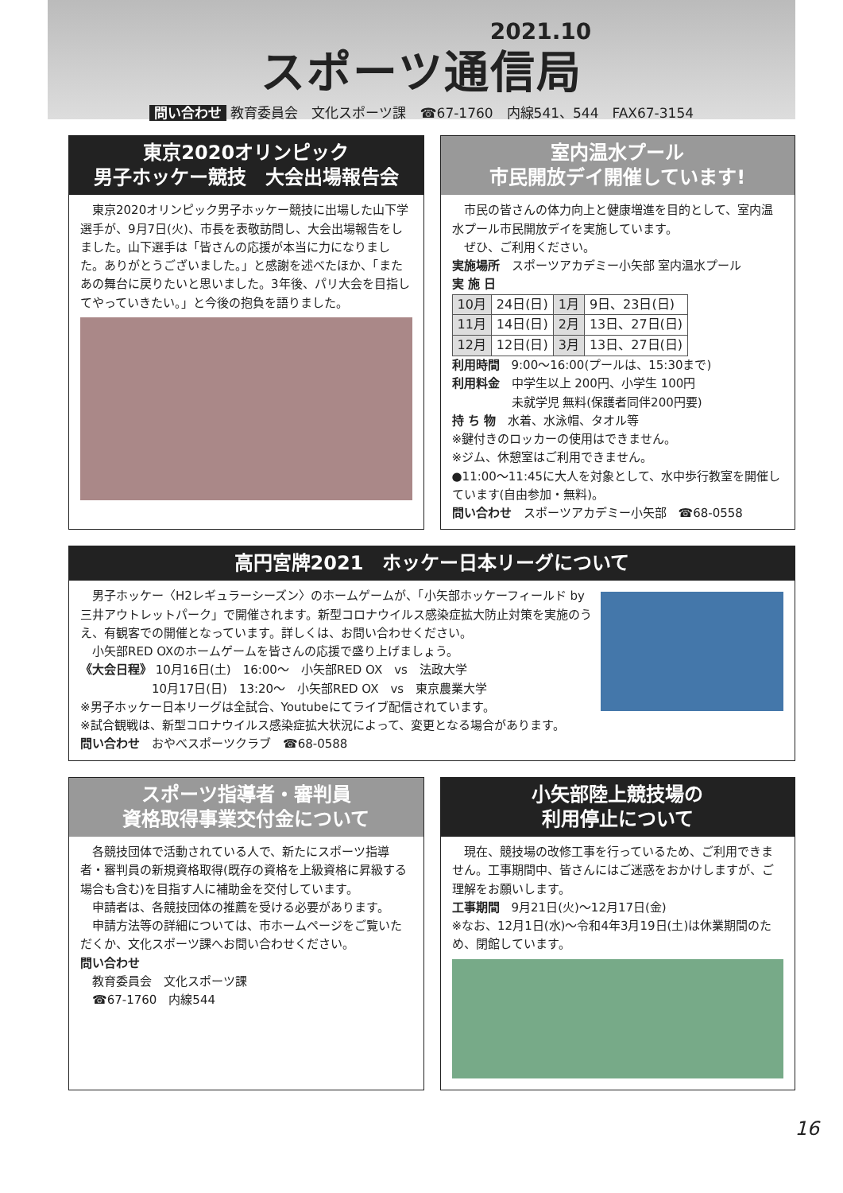2021.10
スポーツ通信局
問い合わせ 教育委員会　文化スポーツ課　☎67-1760　内線541、544　FAX67-3154
東京2020オリンピック
男子ホッケー競技　大会出場報告会
　東京2020オリンピック男子ホッケー競技に出場した山下学選手が、9月7日(火)、市長を表敬訪問し、大会出場報告をしました。山下選手は「皆さんの応援が本当に力になりました。ありがとうございました。」と感謝を述べたほか、「またあの舞台に戻りたいと思いました。3年後、パリ大会を目指してやっていきたい。」と今後の抱負を語りました。
室内温水プール
市民開放デイ開催しています!
　市民の皆さんの体力向上と健康増進を目的として、室内温水プール市民開放デイを実施しています。
　ぜひ、ご利用ください。
実施場所　スポーツアカデミー小矢部 室内温水プール
実 施 日
| 10月 | 24日(日) | 1月 | 9日、23日(日) |
| 11月 | 14日(日) | 2月 | 13日、27日(日) |
| 12月 | 12日(日) | 3月 | 13日、27日(日) |
利用時間　9:00～16:00(プールは、15:30まで)
利用料金　中学生以上 200円、小学生 100円
　　　　　未就学児 無料(保護者同伴200円要)
持 ち 物　水着、水泳帽、タオル等
※鍵付きのロッカーの使用はできません。
※ジム、休憩室はご利用できません。
●11:00～11:45に大人を対象として、水中歩行教室を開催しています(自由参加・無料)。
問い合わせ　スポーツアカデミー小矢部　☎68-0558
高円宮牌2021　ホッケー日本リーグについて
　男子ホッケー〈H2レギュラーシーズン〉のホームゲームが、「小矢部ホッケーフィールド by 三井アウトレットパーク」で開催されます。新型コロナウイルス感染症拡大防止対策を実施のうえ、有観客での開催となっています。詳しくは、お問い合わせください。
　小矢部RED OXのホームゲームを皆さんの応援で盛り上げましょう。
《大会日程》 10月16日(土)　16:00～　小矢部RED OX　vs　法政大学
　　　　　　10月17日(日)　13:20～　小矢部RED OX　vs　東京農業大学
※男子ホッケー日本リーグは全試合、Youtubeにてライブ配信されています。
※試合観戦は、新型コロナウイルス感染症拡大状況によって、変更となる場合があります。
問い合わせ　おやべスポーツクラブ　☎68-0588
スポーツ指導者・審判員
資格取得事業交付金について
　各競技団体で活動されている人で、新たにスポーツ指導者・審判員の新規資格取得(既存の資格を上級資格に昇級する場合も含む)を目指す人に補助金を交付しています。
　申請者は、各競技団体の推薦を受ける必要があります。
　申請方法等の詳細については、市ホームページをご覧いただくか、文化スポーツ課へお問い合わせください。
問い合わせ
　教育委員会　文化スポーツ課
　☎67-1760　内線544
小矢部陸上競技場の
利用停止について
　現在、競技場の改修工事を行っているため、ご利用できません。工事期間中、皆さんにはご迷惑をおかけしますが、ご理解をお願いします。
工事期間　9月21日(火)～12月17日(金)
※なお、12月1日(水)～令和4年3月19日(土)は休業期間のため、閉館しています。
16